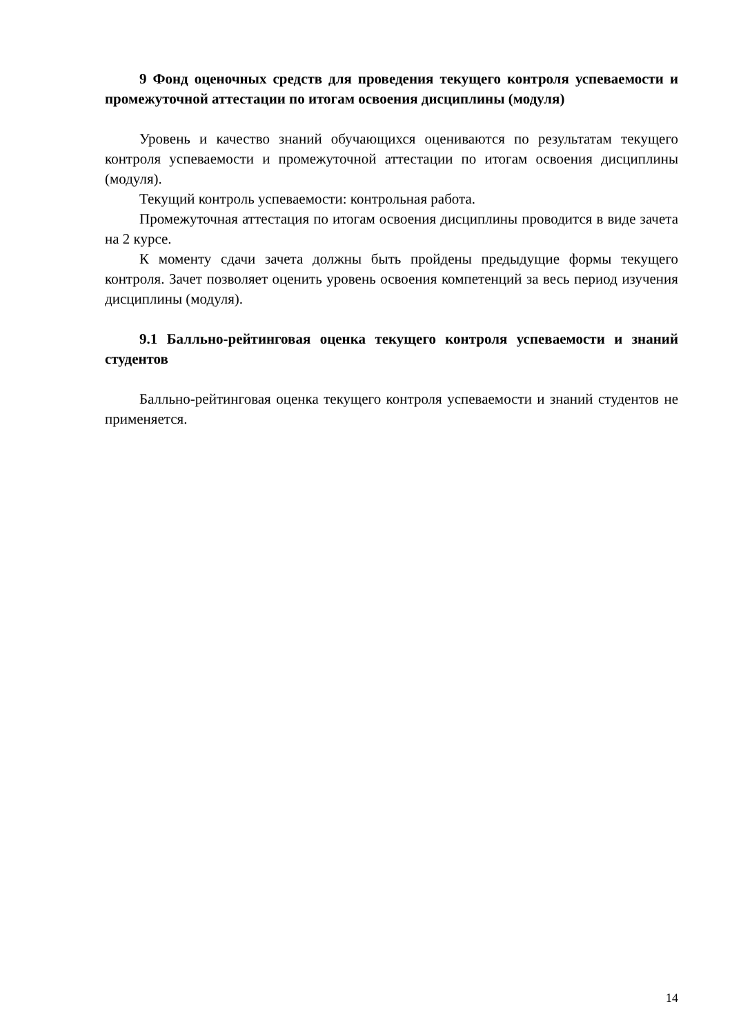9 Фонд оценочных средств для проведения текущего контроля успеваемости и промежуточной аттестации по итогам освоения дисциплины (модуля)
Уровень и качество знаний обучающихся оцениваются по результатам текущего контроля успеваемости и промежуточной аттестации по итогам освоения дисциплины (модуля).
Текущий контроль успеваемости: контрольная работа.
Промежуточная аттестация по итогам освоения дисциплины проводится в виде зачета на 2 курсе.
К моменту сдачи зачета должны быть пройдены предыдущие формы текущего контроля. Зачет позволяет оценить уровень освоения компетенций за весь период изучения дисциплины (модуля).
9.1 Балльно-рейтинговая оценка текущего контроля успеваемости и знаний студентов
Балльно-рейтинговая оценка текущего контроля успеваемости и знаний студентов не применяется.
14